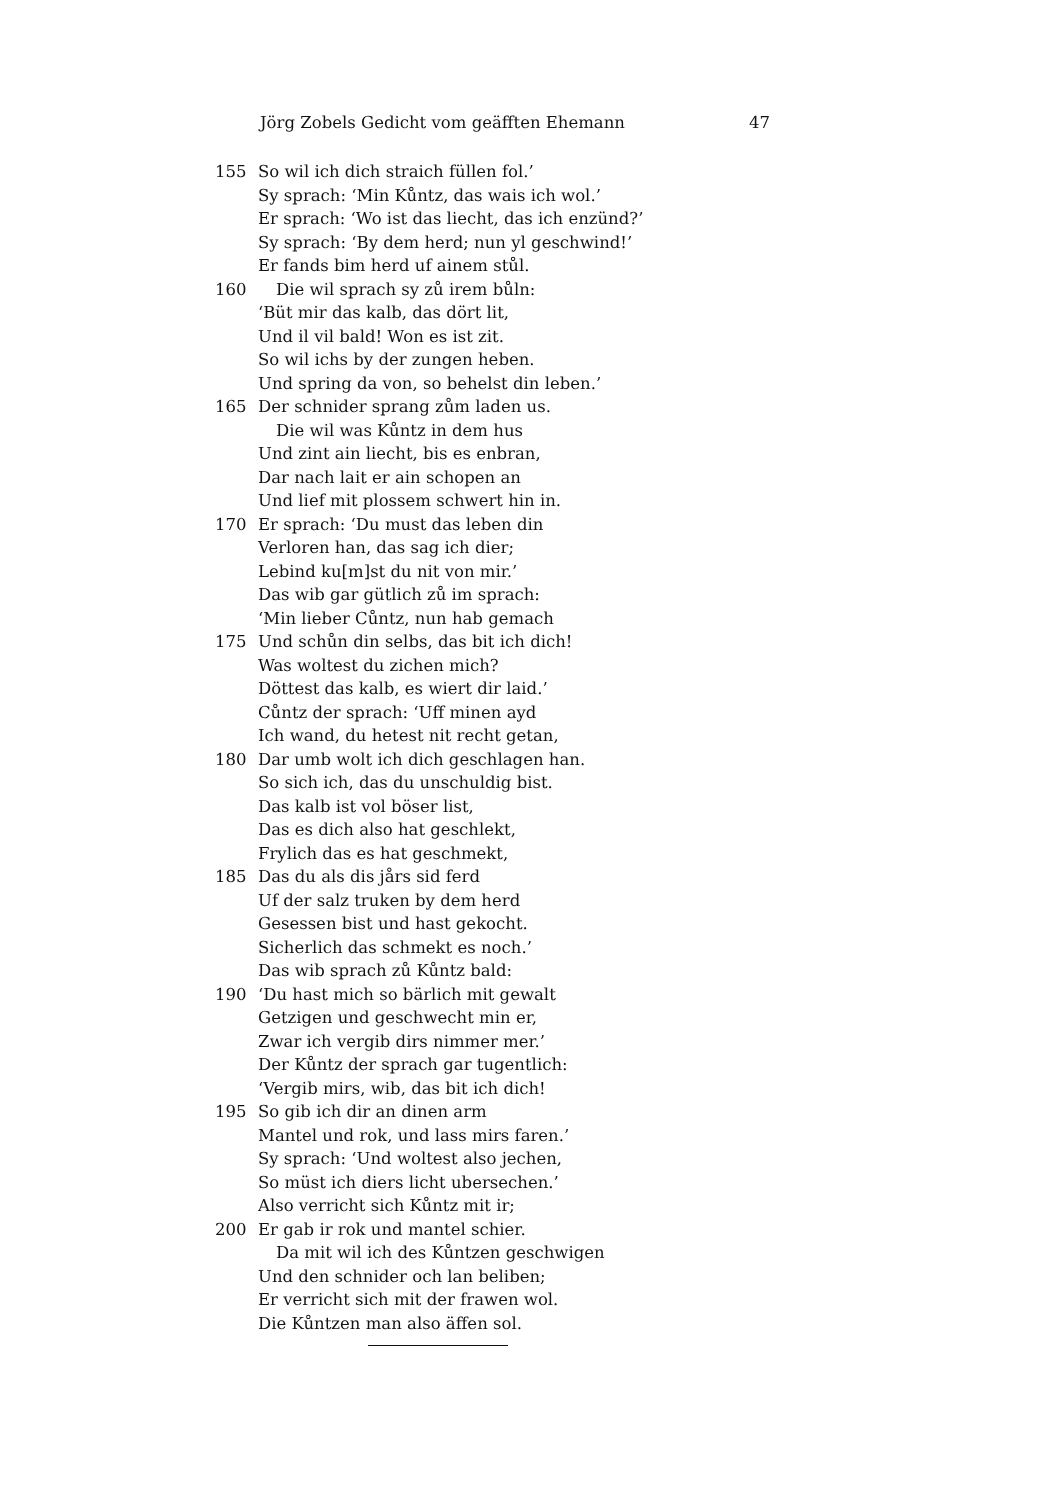Jörg Zobels Gedicht vom geäfften Ehemann 47
155 So wil ich dich straich füllen fol.’
Sy sprach: ‘Min Kůntz, das wais ich wol.’
Er sprach: ‘Wo ist das liecht, das ich enzünd?’
Sy sprach: ‘By dem herd; nun yl geschwind!’
Er fands bim herd uf ainem stůl.
160 Die wil sprach sy zů irem bůln:
‘Büt mir das kalb, das dört lit,
Und il vil bald! Won es ist zit.
So wil ichs by der zungen heben.
Und spring da von, so behelst din leben.’
165 Der schnider sprang zům laden us.
Die wil was Kůntz in dem hus
Und zint ain liecht, bis es enbran,
Dar nach lait er ain schopen an
Und lief mit plossem schwert hin in.
170 Er sprach: ‘Du must das leben din
Verloren han, das sag ich dier;
Lebind ku[m]st du nit von mir.’
Das wib gar gütlich zů im sprach:
‘Min lieber Cůntz, nun hab gemach
175 Und schůn din selbs, das bit ich dich!
Was woltest du zichen mich?
Döttest das kalb, es wiert dir laid.’
Cůntz der sprach: ‘Uff minen ayd
Ich wand, du hetest nit recht getan,
180 Dar umb wolt ich dich geschlagen han.
So sich ich, das du unschuldig bist.
Das kalb ist vol böser list,
Das es dich also hat geschlekt,
Frylich das es hat geschmekt,
185 Das du als dis jårs sid ferd
Uf der salz truken by dem herd
Gesessen bist und hast gekocht.
Sicherlich das schmekt es noch.’
Das wib sprach zů Kůntz bald:
190 ‘Du hast mich so bärlich mit gewalt
Getzigen und geschwecht min er,
Zwar ich vergib dirs nimmer mer.’
Der Kůntz der sprach gar tugentlich:
‘Vergib mirs, wib, das bit ich dich!
195 So gib ich dir an dinen arm
Mantel und rok, und lass mirs faren.’
Sy sprach: ‘Und woltest also jechen,
So müst ich diers licht ubersechen.’
Also verricht sich Kůntz mit ir;
200 Er gab ir rok und mantel schier.
Da mit wil ich des Kůntzen geschwigen
Und den schnider och lan beliben;
Er verricht sich mit der frawen wol.
Die Kůntzen man also äffen sol.